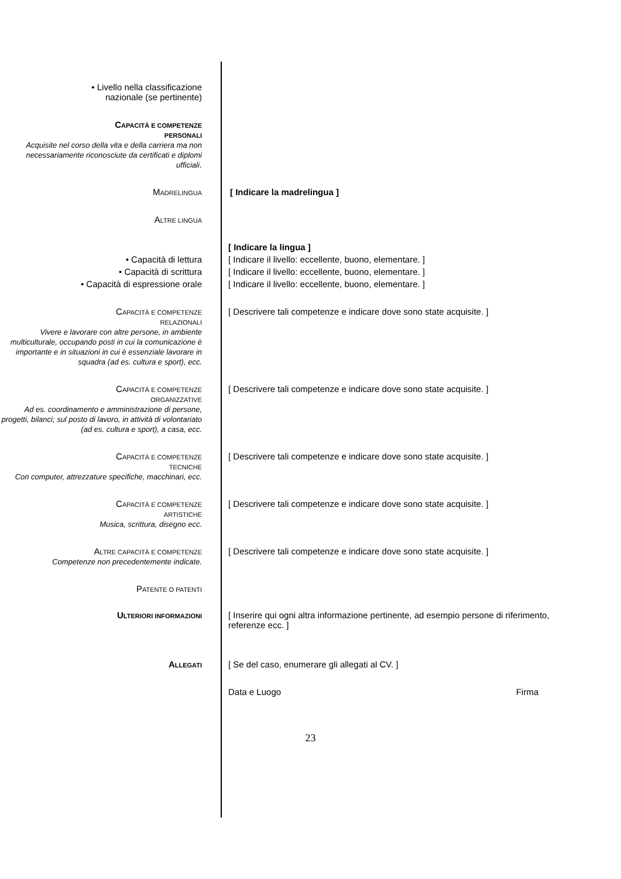• Livello nella classificazione
nazionale (se pertinente)
CAPACITÀ E COMPETENZE
PERSONALI
Acquisite nel corso della vita e della carriera ma non necessariamente riconosciute da certificati e diplomi ufficiali.
MADRELINGUA
[ Indicare la madrelingua ]
ALTRE LINGUA
[ Indicare la lingua ]
• Capacità di lettura [ Indicare il livello: eccellente, buono, elementare. ]
• Capacità di scrittura [ Indicare il livello: eccellente, buono, elementare. ]
• Capacità di espressione orale [ Indicare il livello: eccellente, buono, elementare. ]
CAPACITÀ E COMPETENZE
RELAZIONALI
Vivere e lavorare con altre persone, in ambiente multiculturale, occupando posti in cui la comunicazione è importante e in situazioni in cui è essenziale lavorare in squadra (ad es. cultura e sport), ecc.
[ Descrivere tali competenze e indicare dove sono state acquisite. ]
CAPACITÀ E COMPETENZE
ORGANIZZATIVE
Ad es. coordinamento e amministrazione di persone, progetti, bilanci; sul posto di lavoro, in attività di volontariato (ad es. cultura e sport), a casa, ecc.
[ Descrivere tali competenze e indicare dove sono state acquisite. ]
CAPACITÀ E COMPETENZE
TECNICHE
Con computer, attrezzature specifiche, macchinari, ecc.
[ Descrivere tali competenze e indicare dove sono state acquisite. ]
CAPACITÀ E COMPETENZE
ARTISTICHE
Musica, scrittura, disegno ecc.
[ Descrivere tali competenze e indicare dove sono state acquisite. ]
ALTRE CAPACITÀ E COMPETENZE
Competenze non precedentemente indicate.
[ Descrivere tali competenze e indicare dove sono state acquisite. ]
PATENTE O PATENTI
ULTERIORI INFORMAZIONI
[ Inserire qui ogni altra informazione pertinente, ad esempio persone di riferimento, referenze ecc. ]
ALLEGATI
[ Se del caso, enumerare gli allegati al CV. ]
Data e Luogo Firma
23